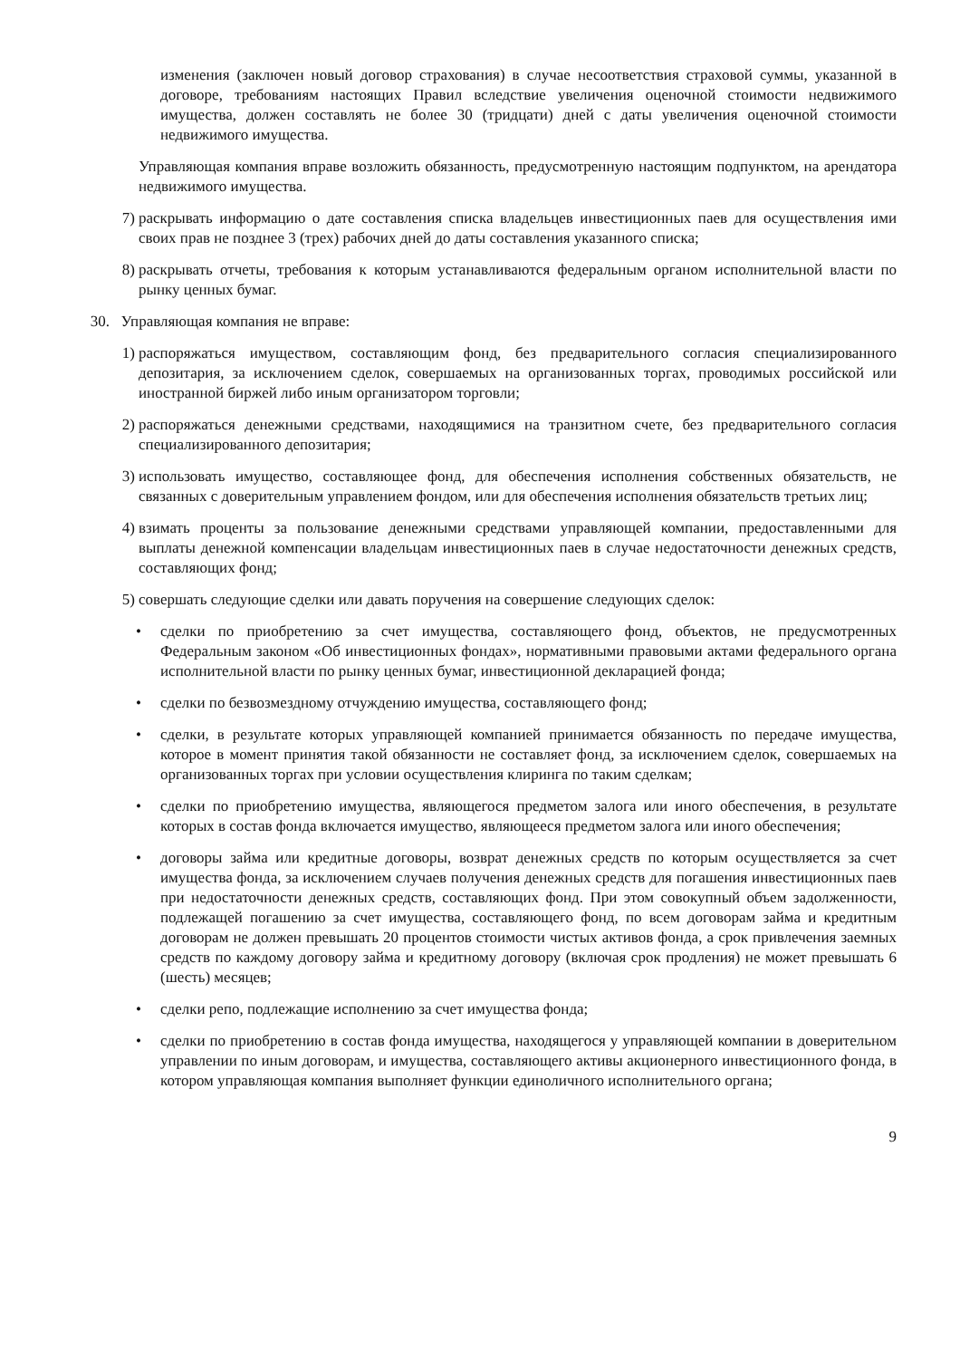изменения (заключен новый договор страхования) в случае несоответствия страховой суммы, указанной в договоре, требованиям настоящих Правил вследствие увеличения оценочной стоимости недвижимого имущества, должен составлять не более 30 (тридцати) дней с даты увеличения оценочной стоимости недвижимого имущества.
Управляющая компания вправе возложить обязанность, предусмотренную настоящим подпунктом, на арендатора недвижимого имущества.
7) раскрывать информацию о дате составления списка владельцев инвестиционных паев для осуществления ими своих прав не позднее 3 (трех) рабочих дней до даты составления указанного списка;
8) раскрывать отчеты, требования к которым устанавливаются федеральным органом исполнительной власти по рынку ценных бумаг.
30. Управляющая компания не вправе:
1) распоряжаться имуществом, составляющим фонд, без предварительного согласия специализированного депозитария, за исключением сделок, совершаемых на организованных торгах, проводимых российской или иностранной биржей либо иным организатором торговли;
2) распоряжаться денежными средствами, находящимися на транзитном счете, без предварительного согласия специализированного депозитария;
3) использовать имущество, составляющее фонд, для обеспечения исполнения собственных обязательств, не связанных с доверительным управлением фондом, или для обеспечения исполнения обязательств третьих лиц;
4) взимать проценты за пользование денежными средствами управляющей компании, предоставленными для выплаты денежной компенсации владельцам инвестиционных паев в случае недостаточности денежных средств, составляющих фонд;
5) совершать следующие сделки или давать поручения на совершение следующих сделок:
• сделки по приобретению за счет имущества, составляющего фонд, объектов, не предусмотренных Федеральным законом «Об инвестиционных фондах», нормативными правовыми актами федерального органа исполнительной власти по рынку ценных бумаг, инвестиционной декларацией фонда;
• сделки по безвозмездному отчуждению имущества, составляющего фонд;
• сделки, в результате которых управляющей компанией принимается обязанность по передаче имущества, которое в момент принятия такой обязанности не составляет фонд, за исключением сделок, совершаемых на организованных торгах при условии осуществления клиринга по таким сделкам;
• сделки по приобретению имущества, являющегося предметом залога или иного обеспечения, в результате которых в состав фонда включается имущество, являющееся предметом залога или иного обеспечения;
• договоры займа или кредитные договоры, возврат денежных средств по которым осуществляется за счет имущества фонда, за исключением случаев получения денежных средств для погашения инвестиционных паев при недостаточности денежных средств, составляющих фонд. При этом совокупный объем задолженности, подлежащей погашению за счет имущества, составляющего фонд, по всем договорам займа и кредитным договорам не должен превышать 20 процентов стоимости чистых активов фонда, а срок привлечения заемных средств по каждому договору займа и кредитному договору (включая срок продления) не может превышать 6 (шесть) месяцев;
• сделки репо, подлежащие исполнению за счет имущества фонда;
• сделки по приобретению в состав фонда имущества, находящегося у управляющей компании в доверительном управлении по иным договорам, и имущества, составляющего активы акционерного инвестиционного фонда, в котором управляющая компания выполняет функции единоличного исполнительного органа;
9